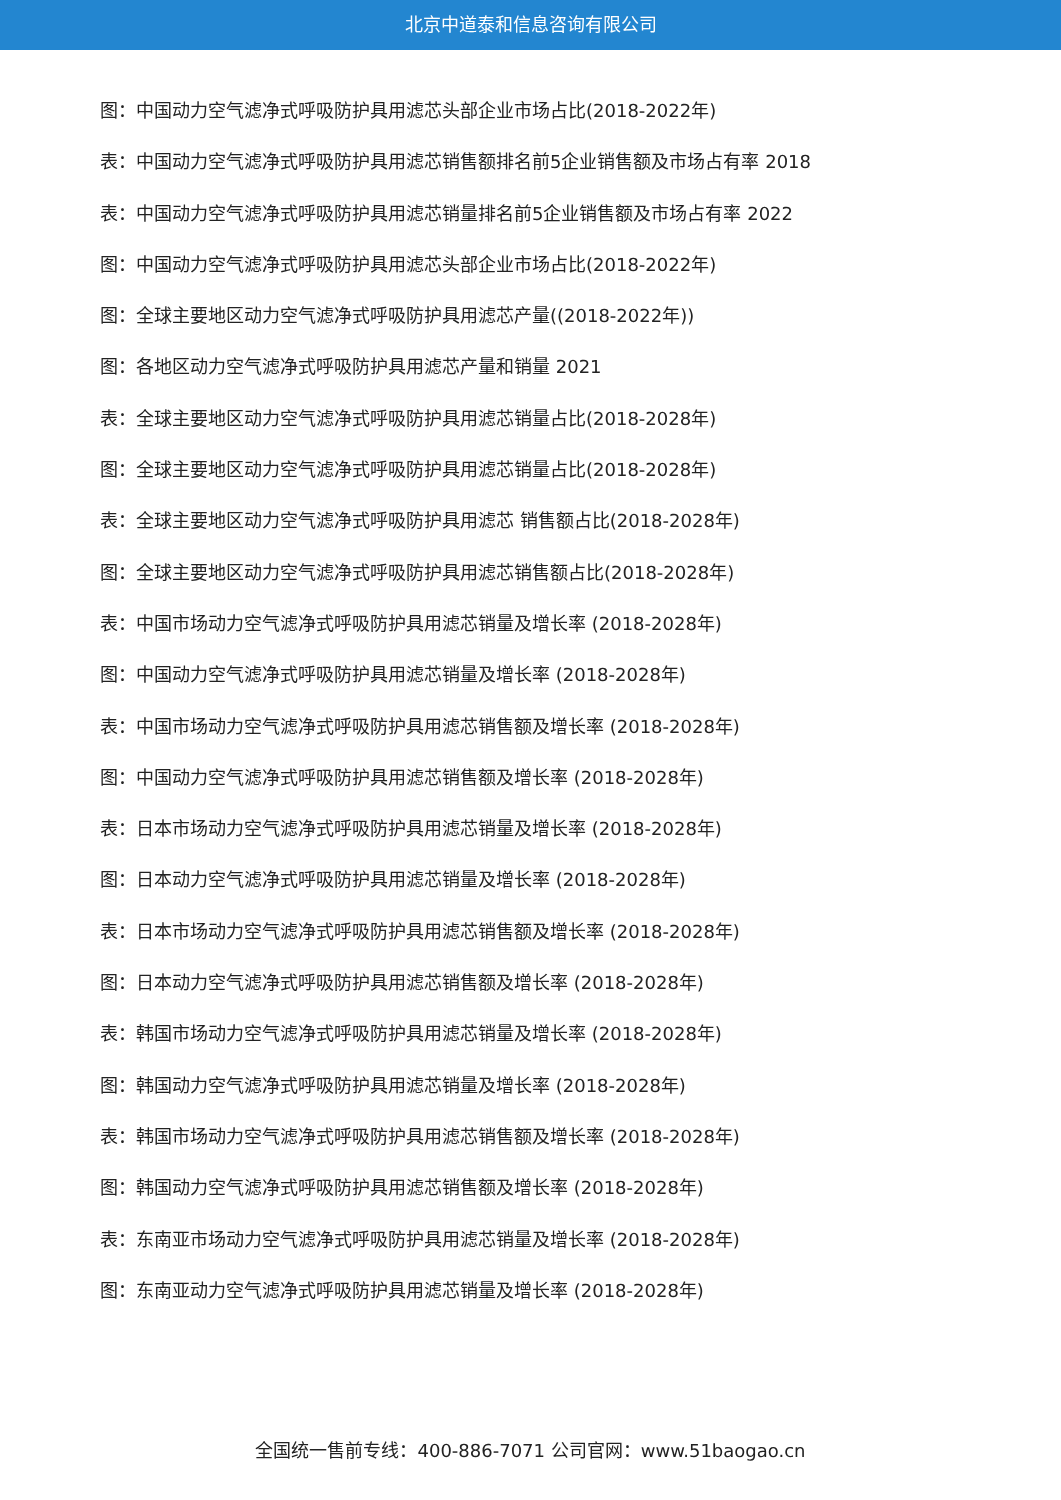北京中道泰和信息咨询有限公司
图：中国动力空气滤净式呼吸防护具用滤芯头部企业市场占比(2018-2022年)
表：中国动力空气滤净式呼吸防护具用滤芯销售额排名前5企业销售额及市场占有率 2018
表：中国动力空气滤净式呼吸防护具用滤芯销量排名前5企业销售额及市场占有率 2022
图：中国动力空气滤净式呼吸防护具用滤芯头部企业市场占比(2018-2022年)
图：全球主要地区动力空气滤净式呼吸防护具用滤芯产量((2018-2022年))
图：各地区动力空气滤净式呼吸防护具用滤芯产量和销量 2021
表：全球主要地区动力空气滤净式呼吸防护具用滤芯销量占比(2018-2028年)
图：全球主要地区动力空气滤净式呼吸防护具用滤芯销量占比(2018-2028年)
表：全球主要地区动力空气滤净式呼吸防护具用滤芯 销售额占比(2018-2028年)
图：全球主要地区动力空气滤净式呼吸防护具用滤芯销售额占比(2018-2028年)
表：中国市场动力空气滤净式呼吸防护具用滤芯销量及增长率 (2018-2028年)
图：中国动力空气滤净式呼吸防护具用滤芯销量及增长率 (2018-2028年)
表：中国市场动力空气滤净式呼吸防护具用滤芯销售额及增长率 (2018-2028年)
图：中国动力空气滤净式呼吸防护具用滤芯销售额及增长率 (2018-2028年)
表：日本市场动力空气滤净式呼吸防护具用滤芯销量及增长率 (2018-2028年)
图：日本动力空气滤净式呼吸防护具用滤芯销量及增长率 (2018-2028年)
表：日本市场动力空气滤净式呼吸防护具用滤芯销售额及增长率 (2018-2028年)
图：日本动力空气滤净式呼吸防护具用滤芯销售额及增长率 (2018-2028年)
表：韩国市场动力空气滤净式呼吸防护具用滤芯销量及增长率 (2018-2028年)
图：韩国动力空气滤净式呼吸防护具用滤芯销量及增长率 (2018-2028年)
表：韩国市场动力空气滤净式呼吸防护具用滤芯销售额及增长率 (2018-2028年)
图：韩国动力空气滤净式呼吸防护具用滤芯销售额及增长率 (2018-2028年)
表：东南亚市场动力空气滤净式呼吸防护具用滤芯销量及增长率 (2018-2028年)
图：东南亚动力空气滤净式呼吸防护具用滤芯销量及增长率 (2018-2028年)
全国统一售前专线：400-886-7071 公司官网：www.51baogao.cn